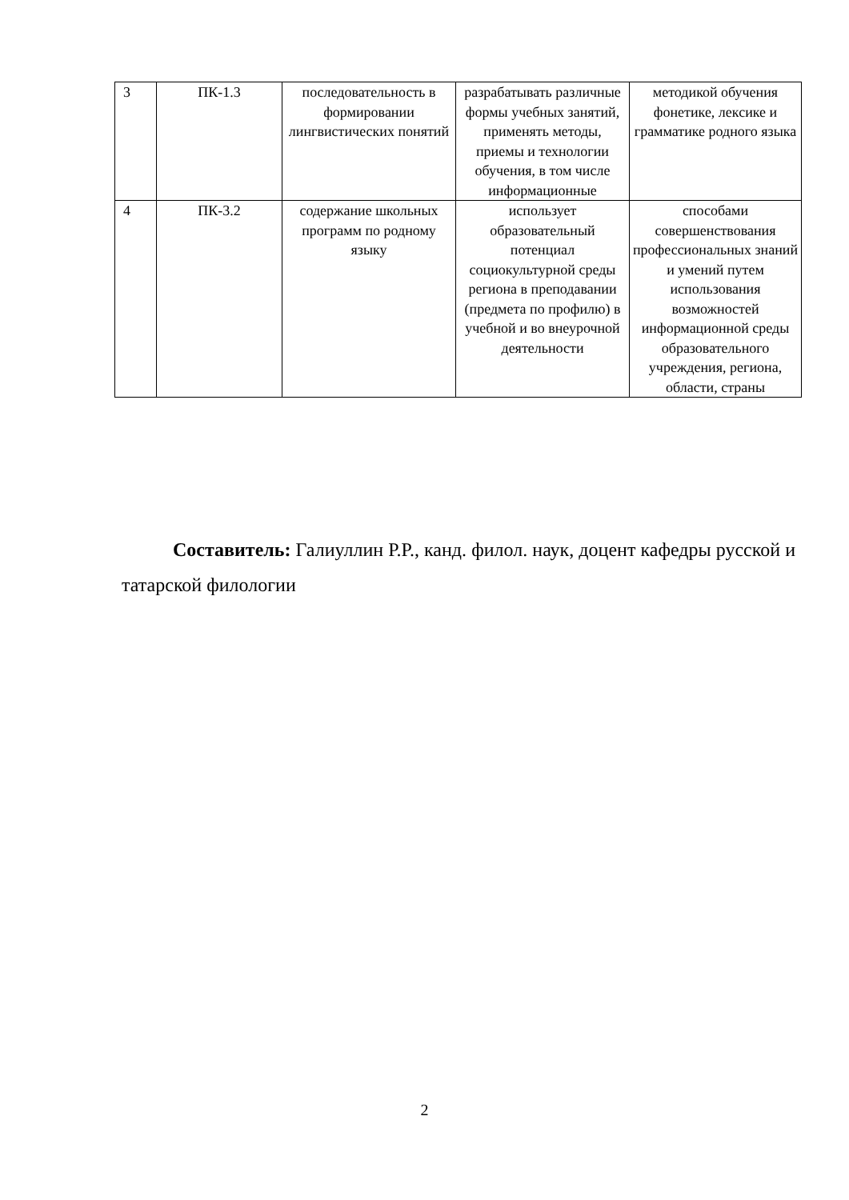| 3 | ПК-1.3 | последовательность в формировании лингвистических понятий | разрабатывать различные формы учебных занятий, применять методы, приемы и технологии обучения, в том числе информационные | методикой обучения фонетике, лексике и грамматике родного языка |
| 4 | ПК-3.2 | содержание школьных программ по родному языку | использует образовательный потенциал социокультурной среды региона в преподавании (предмета по профилю) в учебной и во внеурочной деятельности | способами совершенствования профессиональных знаний и умений путем использования возможностей информационной среды образовательного учреждения, региона, области, страны |
Составитель: Галиуллин Р.Р., канд. филол. наук, доцент кафедры русской и татарской филологии
2